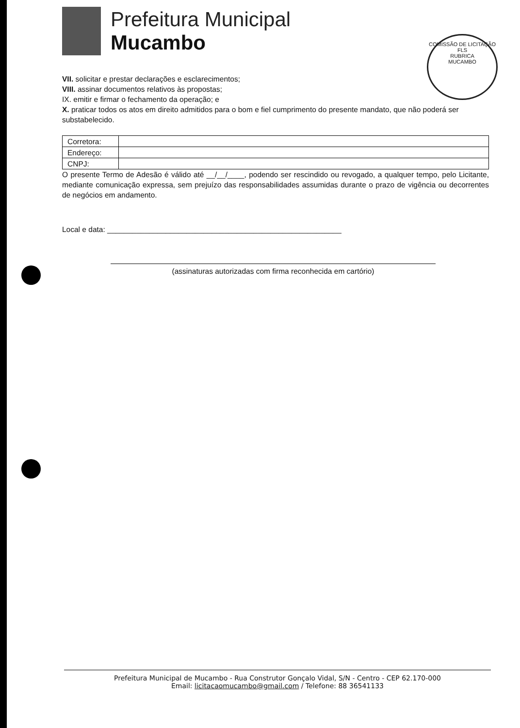Prefeitura Municipal
Mucambo
COMISSÃO DE LICITAÇÃO
FLS
RUBRICA
MUCAMBO
VII. solicitar e prestar declarações e esclarecimentos;
VIII. assinar documentos relativos às propostas;
IX. emitir e firmar o fechamento da operação; e
X. praticar todos os atos em direito admitidos para o bom e fiel cumprimento do presente mandato, que não poderá ser substabelecido.
| Corretora: | |
| Endereço: | |
| CNPJ: | |
O presente Termo de Adesão é válido até __/__/____, podendo ser rescindido ou revogado, a qualquer tempo, pelo Licitante, mediante comunicação expressa, sem prejuízo das responsabilidades assumidas durante o prazo de vigência ou decorrentes de negócios em andamento.
Local e data: ________________________________________________________
(assinaturas autorizadas com firma reconhecida em cartório)
Prefeitura Municipal de Mucambo - Rua Construtor Gonçalo Vidal, S/N - Centro - CEP 62.170-000
Email: licitacaomucambo@gmail.com / Telefone: 88 36541133